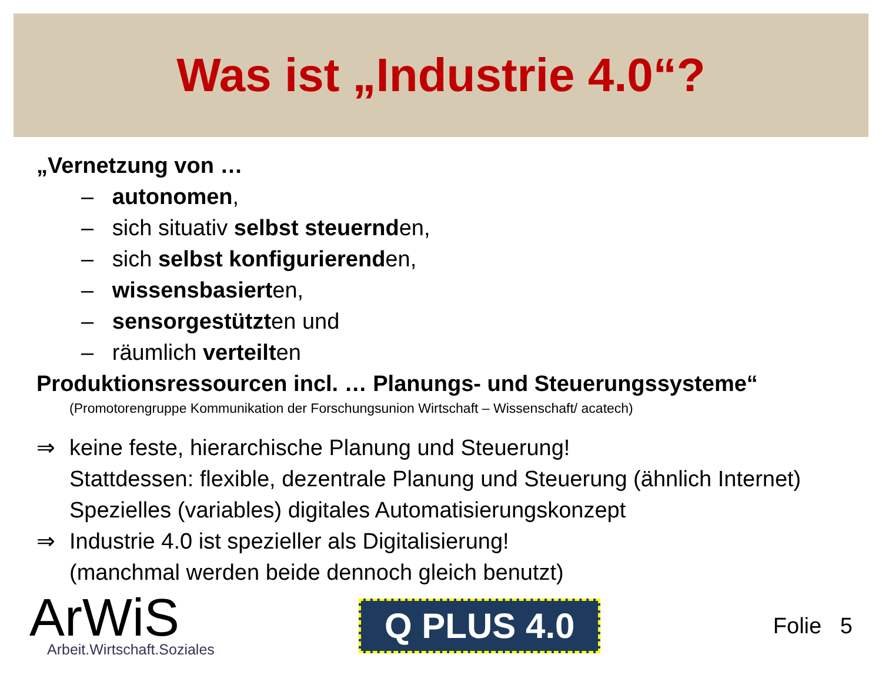Was ist „Industrie 4.0“?
„Vernetzung von …
– autonomen,
– sich situativ selbst steuernden,
– sich selbst konfigurierenden,
– wissensbasierten,
– sensorgestützten und
– räumlich verteilten
Produktionsressourcen incl. … Planungs- und Steuerungssysteme“
(Promotorengruppe Kommunikation der Forschungsunion Wirtschaft – Wissenschaft/ acatech)
⇒ keine feste, hierarchische Planung und Steuerung!
Stattdessen: flexible, dezentrale Planung und Steuerung (ähnlich Internet)
Spezielles (variables) digitales Automatisierungskonzept
⇒ Industrie 4.0 ist spezieller als Digitalisierung!
(manchmal werden beide dennoch gleich benutzt)
ArWiS
Arbeit.Wirtschaft.Soziales
Q PLUS 4.0
Folie 5